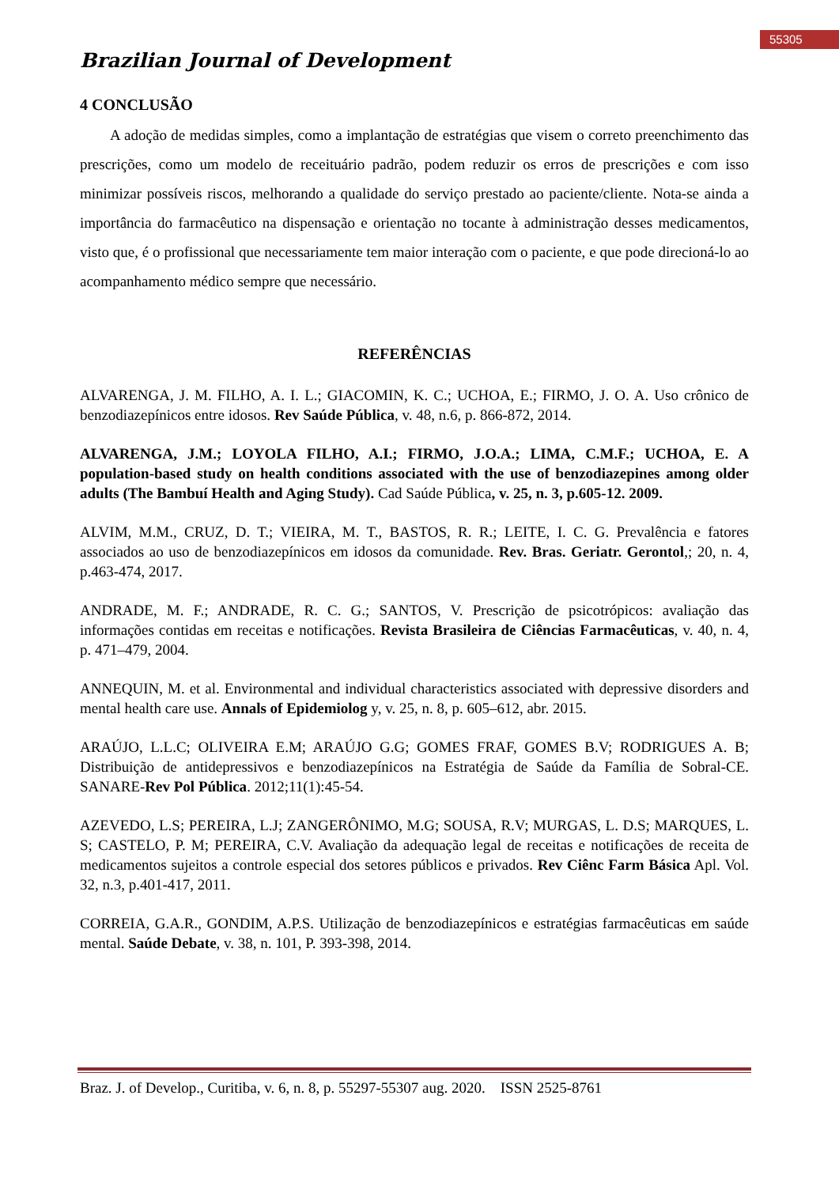55305
Brazilian Journal of Development
4 CONCLUSÃO
A adoção de medidas simples, como a implantação de estratégias que visem o correto preenchimento das prescrições, como um modelo de receituário padrão, podem reduzir os erros de prescrições e com isso minimizar possíveis riscos, melhorando a qualidade do serviço prestado ao paciente/cliente. Nota-se ainda a importância do farmacêutico na dispensação e orientação no tocante à administração desses medicamentos, visto que, é o profissional que necessariamente tem maior interação com o paciente, e que pode direcioná-lo ao acompanhamento médico sempre que necessário.
REFERÊNCIAS
ALVARENGA, J. M. FILHO, A. I. L.; GIACOMIN, K. C.; UCHOA, E.; FIRMO, J. O. A. Uso crônico de benzodiazepínicos entre idosos. Rev Saúde Pública, v. 48, n.6, p. 866-872, 2014.
ALVARENGA, J.M.; LOYOLA FILHO, A.I.; FIRMO, J.O.A.; LIMA, C.M.F.; UCHOA, E. A population-based study on health conditions associated with the use of benzodiazepines among older adults (The Bambuí Health and Aging Study). Cad Saúde Pública, v. 25, n. 3, p.605-12. 2009.
ALVIM, M.M., CRUZ, D. T.; VIEIRA, M. T., BASTOS, R. R.; LEITE, I. C. G. Prevalência e fatores associados ao uso de benzodiazepínicos em idosos da comunidade. Rev. Bras. Geriatr. Gerontol,; 20, n. 4, p.463-474, 2017.
ANDRADE, M. F.; ANDRADE, R. C. G.; SANTOS, V. Prescrição de psicotrópicos: avaliação das informações contidas em receitas e notificações. Revista Brasileira de Ciências Farmacêuticas, v. 40, n. 4, p. 471–479, 2004.
ANNEQUIN, M. et al. Environmental and individual characteristics associated with depressive disorders and mental health care use. Annals of Epidemiolog y, v. 25, n. 8, p. 605–612, abr. 2015.
ARAÚJO, L.L.C; OLIVEIRA E.M; ARAÚJO G.G; GOMES FRAF, GOMES B.V; RODRIGUES A. B; Distribuição de antidepressivos e benzodiazepínicos na Estratégia de Saúde da Família de Sobral-CE. SANARE-Rev Pol Pública. 2012;11(1):45-54.
AZEVEDO, L.S; PEREIRA, L.J; ZANGERÔNIMO, M.G; SOUSA, R.V; MURGAS, L. D.S; MARQUES, L. S; CASTELO, P. M; PEREIRA, C.V. Avaliação da adequação legal de receitas e notificações de receita de medicamentos sujeitos a controle especial dos setores públicos e privados. Rev Ciênc Farm Básica Apl. Vol. 32, n.3, p.401-417, 2011.
CORREIA, G.A.R., GONDIM, A.P.S. Utilização de benzodiazepínicos e estratégias farmacêuticas em saúde mental. Saúde Debate, v. 38, n. 101, P. 393-398, 2014.
Braz. J. of Develop., Curitiba, v. 6, n. 8, p. 55297-55307 aug. 2020. ISSN 2525-8761